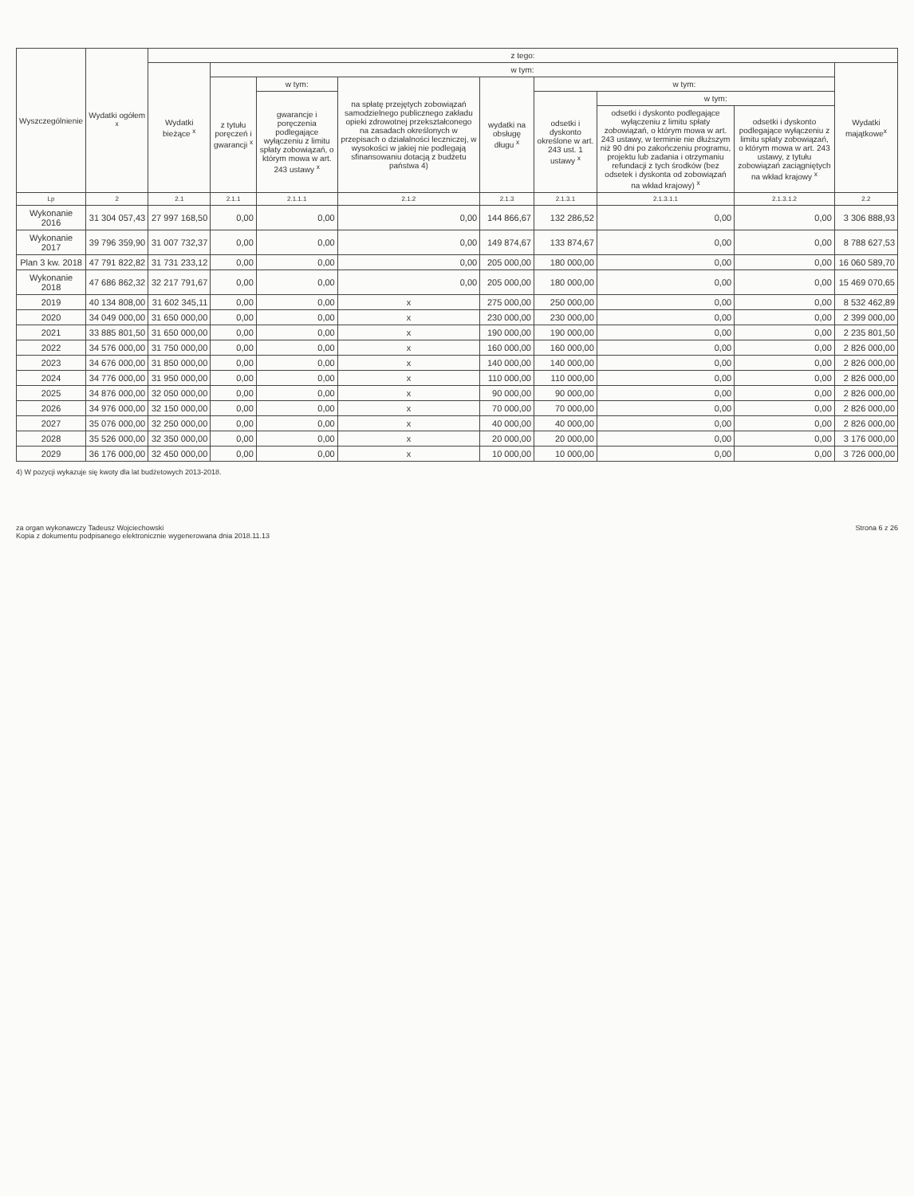| Wyszczególnienie | Wydatki ogółem <sup>x</sup> | z tego: | | | | | | | | |
| --- | --- | --- | --- | --- | --- | --- | --- | --- | --- | --- |
| | | Wydatki bieżące <sup>x</sup> | w tym: | | | | | | | Wydatki majątkowe<sup>x</sup> |
| | | | z tytułu poręczeń i gwarancji <sup>x</sup> | w tym: | na spłatę przejętych zobowiązań samodzielnego publicznego zakładu opieki zdrowotnej przekształconego na zasadach określonych w przepisach o działalności leczniczej, w wysokości w jakiej nie podlegają sfinansowaniu dotacją z budżetu państwa 4) | wydatki na obsługę długu <sup>x</sup> | w tym: | | | |
| | | | | gwarancje i poręczenia podlegające wyłączeniu z limitu spłaty zobowiązań, o którym mowa w art. 243 ustawy <sup>x</sup> | | | odsetki i dyskonto określone w art. 243 ust. 1 ustawy <sup>x</sup> | w tym: | | |
| | | | | | | | | odsetki i dyskonto podlegające wyłączeniu z limitu spłaty zobowiązań, o którym mowa w art. 243 ustawy, w terminie nie dłuższym niż 90 dni po zakończeniu programu, projektu lub zadania i otrzymaniu refundacji z tych środków (bez odsetek i dyskonta od zobowiązań na wkład krajowy) <sup>x</sup> | odsetki i dyskonto podlegające wyłączeniu z limitu spłaty zobowiązań, o którym mowa w art. 243 ustawy, z tytułu zobowiązań zaciągniętych na wkład krajowy <sup>x</sup> | |
| Lp | 2 | 2.1 | 2.1.1 | 2.1.1.1 | 2.1.2 | 2.1.3 | 2.1.3.1 | 2.1.3.1.1 | 2.1.3.1.2 | 2.2 |
| Wykonanie 2016 | 31 304 057,43 | 27 997 168,50 | 0,00 | 0,00 | 0,00 | 144 866,67 | 132 286,52 | 0,00 | 0,00 | 3 306 888,93 |
| Wykonanie 2017 | 39 796 359,90 | 31 007 732,37 | 0,00 | 0,00 | 0,00 | 149 874,67 | 133 874,67 | 0,00 | 0,00 | 8 788 627,53 |
| Plan 3 kw. 2018 | 47 791 822,82 | 31 731 233,12 | 0,00 | 0,00 | 0,00 | 205 000,00 | 180 000,00 | 0,00 | 0,00 | 16 060 589,70 |
| Wykonanie 2018 | 47 686 862,32 | 32 217 791,67 | 0,00 | 0,00 | 0,00 | 205 000,00 | 180 000,00 | 0,00 | 0,00 | 15 469 070,65 |
| 2019 | 40 134 808,00 | 31 602 345,11 | 0,00 | 0,00 | x | 275 000,00 | 250 000,00 | 0,00 | 0,00 | 8 532 462,89 |
| 2020 | 34 049 000,00 | 31 650 000,00 | 0,00 | 0,00 | x | 230 000,00 | 230 000,00 | 0,00 | 0,00 | 2 399 000,00 |
| 2021 | 33 885 801,50 | 31 650 000,00 | 0,00 | 0,00 | x | 190 000,00 | 190 000,00 | 0,00 | 0,00 | 2 235 801,50 |
| 2022 | 34 576 000,00 | 31 750 000,00 | 0,00 | 0,00 | x | 160 000,00 | 160 000,00 | 0,00 | 0,00 | 2 826 000,00 |
| 2023 | 34 676 000,00 | 31 850 000,00 | 0,00 | 0,00 | x | 140 000,00 | 140 000,00 | 0,00 | 0,00 | 2 826 000,00 |
| 2024 | 34 776 000,00 | 31 950 000,00 | 0,00 | 0,00 | x | 110 000,00 | 110 000,00 | 0,00 | 0,00 | 2 826 000,00 |
| 2025 | 34 876 000,00 | 32 050 000,00 | 0,00 | 0,00 | x | 90 000,00 | 90 000,00 | 0,00 | 0,00 | 2 826 000,00 |
| 2026 | 34 976 000,00 | 32 150 000,00 | 0,00 | 0,00 | x | 70 000,00 | 70 000,00 | 0,00 | 0,00 | 2 826 000,00 |
| 2027 | 35 076 000,00 | 32 250 000,00 | 0,00 | 0,00 | x | 40 000,00 | 40 000,00 | 0,00 | 0,00 | 2 826 000,00 |
| 2028 | 35 526 000,00 | 32 350 000,00 | 0,00 | 0,00 | x | 20 000,00 | 20 000,00 | 0,00 | 0,00 | 3 176 000,00 |
| 2029 | 36 176 000,00 | 32 450 000,00 | 0,00 | 0,00 | x | 10 000,00 | 10 000,00 | 0,00 | 0,00 | 3 726 000,00 |
4) W pozycji wykazuje się kwoty dla lat budżetowych 2013-2018.
za organ wykonawczy Tadeusz Wojciechowski
Kopia z dokumentu podpisanego elektronicznie wygenerowana dnia 2018.11.13
Strona 6 z 26